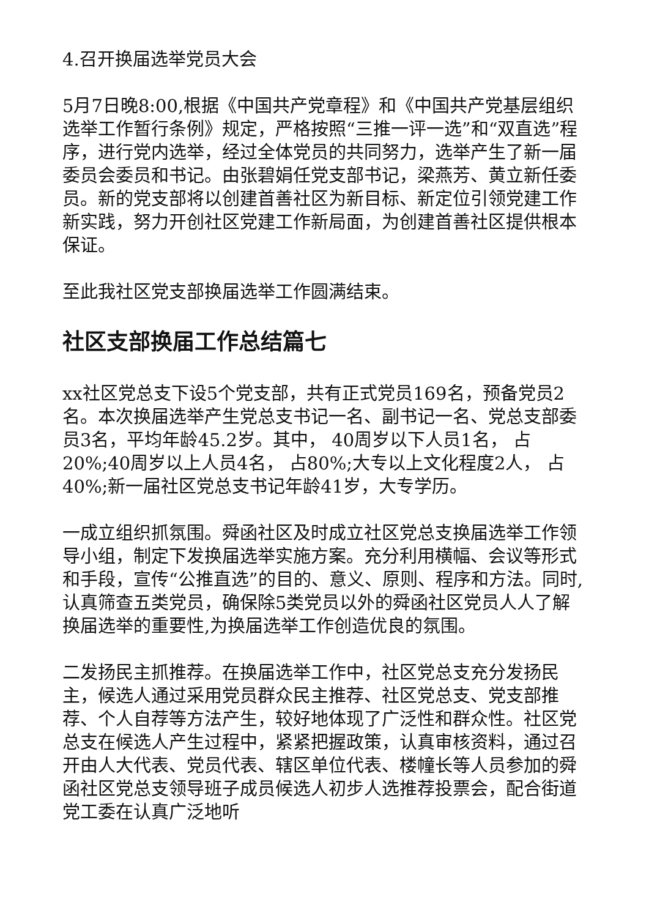4.召开换届选举党员大会
5月7日晚8:00,根据《中国共产党章程》和《中国共产党基层组织选举工作暂行条例》规定，严格按照“三推一评一选”和“双直选”程序，进行党内选举，经过全体党员的共同努力，选举产生了新一届委员会委员和书记。由张碧娟任党支部书记，梁燕芳、黄立新任委员。新的党支部将以创建首善社区为新目标、新定位引领党建工作新实践，努力开创社区党建工作新局面，为创建首善社区提供根本保证。
至此我社区党支部换届选举工作圆满结束。
社区支部换届工作总结篇七
xx社区党总支下设5个党支部，共有正式党员169名，预备党员2名。本次换届选举产生党总支书记一名、副书记一名、党总支部委员3名，平均年龄45.2岁。其中， 40周岁以下人员1名， 占20%;40周岁以上人员4名， 占80%;大专以上文化程度2人， 占40%;新一届社区党总支书记年龄41岁，大专学历。
一成立组织抓氛围。舜函社区及时成立社区党总支换届选举工作领导小组，制定下发换届选举实施方案。充分利用横幅、会议等形式和手段，宣传“公推直选”的目的、意义、原则、程序和方法。同时,认真筛查五类党员，确保除5类党员以外的舜函社区党员人人了解换届选举的重要性,为换届选举工作创造优良的氛围。
二发扬民主抓推荐。在换届选举工作中，社区党总支充分发扬民主，候选人通过采用党员群众民主推荐、社区党总支、党支部推荐、个人自荐等方法产生，较好地体现了广泛性和群众性。社区党总支在候选人产生过程中，紧紧把握政策，认真审核资料，通过召开由人大代表、党员代表、辖区单位代表、楼幢长等人员参加的舜函社区党总支领导班子成员候选人初步人选推荐投票会，配合街道党工委在认真广泛地听